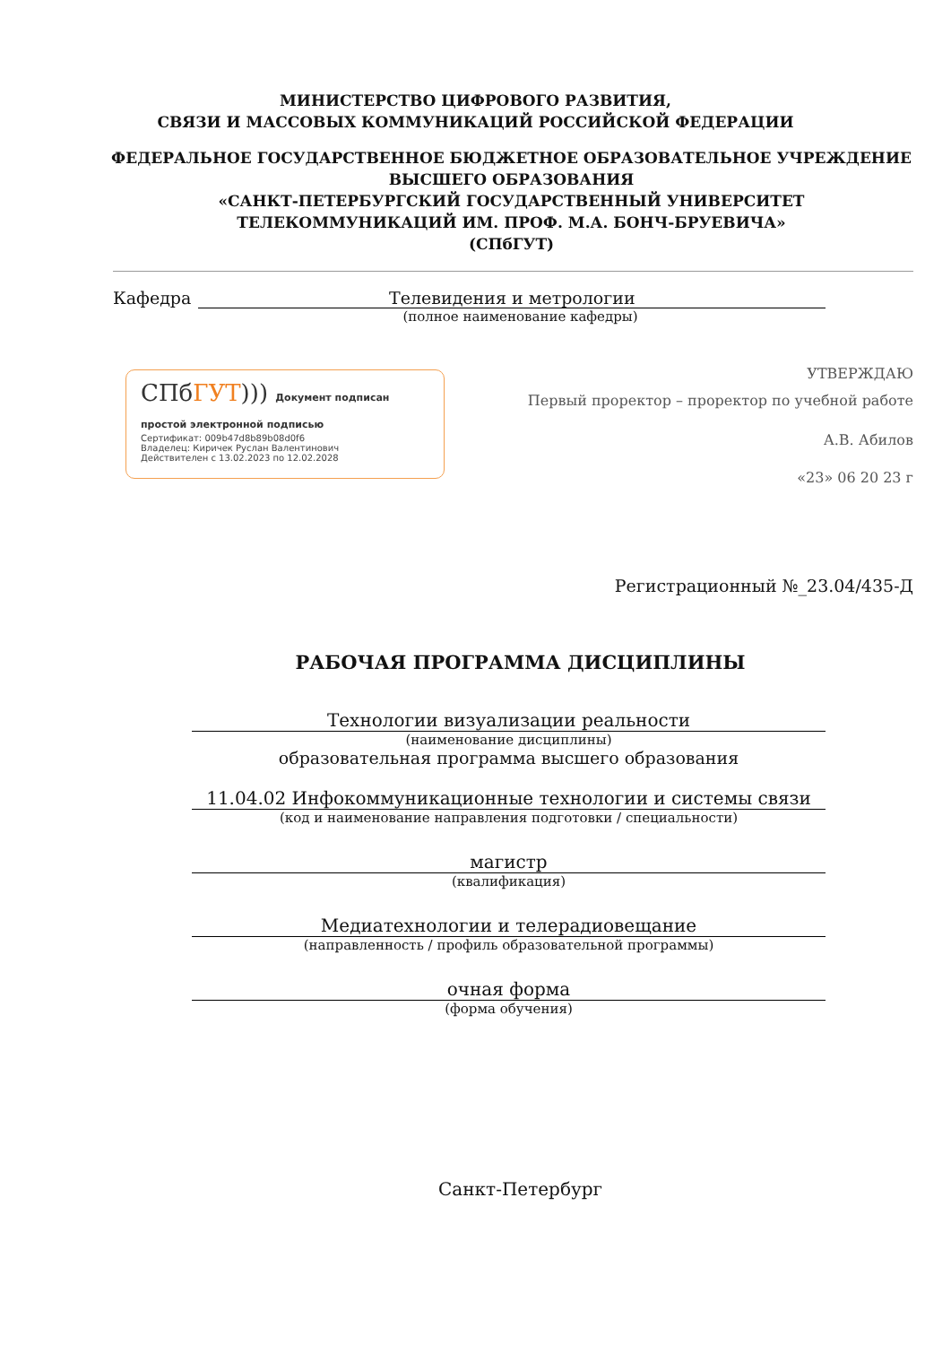МИНИСТЕРСТВО ЦИФРОВОГО РАЗВИТИЯ,
СВЯЗИ И МАССОВЫХ КОММУНИКАЦИЙ РОССИЙСКОЙ ФЕДЕРАЦИИ
ФЕДЕРАЛЬНОЕ ГОСУДАРСТВЕННОЕ БЮДЖЕТНОЕ ОБРАЗОВАТЕЛЬНОЕ УЧРЕЖДЕНИЕ
ВЫСШЕГО ОБРАЗОВАНИЯ
«САНКТ-ПЕТЕРБУРГСКИЙ ГОСУДАРСТВЕННЫЙ УНИВЕРСИТЕТ
ТЕЛЕКОММУНИКАЦИЙ ИМ. ПРОФ. М.А. БОНЧ-БРУЕВИЧА»
(СПбГУТ)
Кафедра Телевидения и метрологии
(полное наименование кафедры)
СПбГУТ))) Документ подписан простой электронной подписью
Сертификат: 009b47d8b89b08d0f6
Владелец: Киричек Руслан Валентинович
Действителен с 13.02.2023 по 12.02.2028
УТВЕРЖДАЮ
Первый проректор – проректор по учебной работе
А.В. Абилов
«23» 06 20 23 г
Регистрационный №_23.04/435-Д
РАБОЧАЯ ПРОГРАММА ДИСЦИПЛИНЫ
Технологии визуализации реальности
(наименование дисциплины)
образовательная программа высшего образования
11.04.02 Инфокоммуникационные технологии и системы связи
(код и наименование направления подготовки / специальности)
магистр
(квалификация)
Медиатехнологии и телерадиовещание
(направленность / профиль образовательной программы)
очная форма
(форма обучения)
Санкт-Петербург